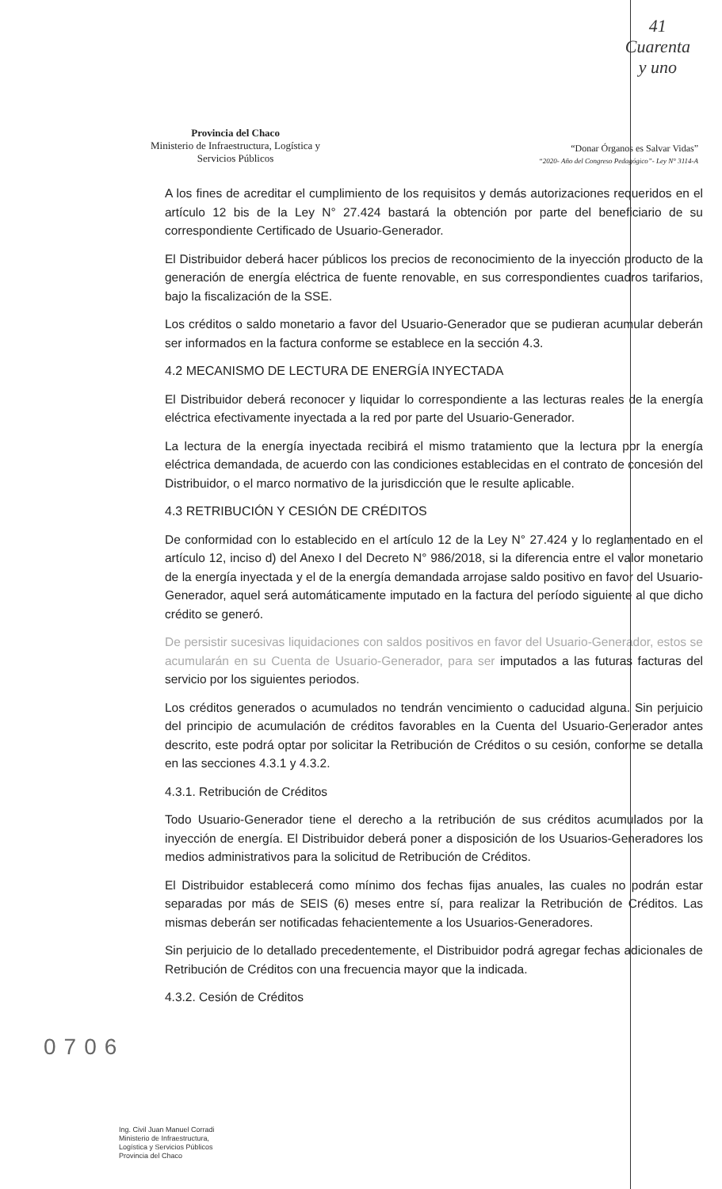41
Cuarenta
y uno
Provincia del Chaco
Ministerio de Infraestructura, Logística y
Servicios Públicos
“Donar Órganos es Salvar Vidas”
“2020- Año del Congreso Pedagógico”- Ley N° 3114-A
A los fines de acreditar el cumplimiento de los requisitos y demás autorizaciones requeridos en el artículo 12 bis de la Ley N° 27.424 bastará la obtención por parte del beneficiario de su correspondiente Certificado de Usuario-Generador.
El Distribuidor deberá hacer públicos los precios de reconocimiento de la inyección producto de la generación de energía eléctrica de fuente renovable, en sus correspondientes cuadros tarifarios, bajo la fiscalización de la SSE.
Los créditos o saldo monetario a favor del Usuario-Generador que se pudieran acumular deberán ser informados en la factura conforme se establece en la sección 4.3.
4.2 MECANISMO DE LECTURA DE ENERGÍA INYECTADA
El Distribuidor deberá reconocer y liquidar lo correspondiente a las lecturas reales de la energía eléctrica efectivamente inyectada a la red por parte del Usuario-Generador.
La lectura de la energía inyectada recibirá el mismo tratamiento que la lectura por la energía eléctrica demandada, de acuerdo con las condiciones establecidas en el contrato de concesión del Distribuidor, o el marco normativo de la jurisdicción que le resulte aplicable.
4.3 RETRIBUCIÓN Y CESIÓN DE CRÉDITOS
De conformidad con lo establecido en el artículo 12 de la Ley N° 27.424 y lo reglamentado en el artículo 12, inciso d) del Anexo I del Decreto N° 986/2018, si la diferencia entre el valor monetario de la energía inyectada y el de la energía demandada arrojase saldo positivo en favor del Usuario-Generador, aquel será automáticamente imputado en la factura del período siguiente al que dicho crédito se generó.
De persistir sucesivas liquidaciones con saldos positivos en favor del Usuario-Generador, estos se acumularán en su Cuenta de Usuario-Generador, para ser imputados a las futuras facturas del servicio por los siguientes periodos.
Los créditos generados o acumulados no tendrán vencimiento o caducidad alguna. Sin perjuicio del principio de acumulación de créditos favorables en la Cuenta del Usuario-Generador antes descrito, este podrá optar por solicitar la Retribución de Créditos o su cesión, conforme se detalla en las secciones 4.3.1 y 4.3.2.
4.3.1. Retribución de Créditos
Todo Usuario-Generador tiene el derecho a la retribución de sus créditos acumulados por la inyección de energía. El Distribuidor deberá poner a disposición de los Usuarios-Generadores los medios administrativos para la solicitud de Retribución de Créditos.
El Distribuidor establecerá como mínimo dos fechas fijas anuales, las cuales no podrán estar separadas por más de SEIS (6) meses entre sí, para realizar la Retribución de Créditos. Las mismas deberán ser notificadas fehacientemente a los Usuarios-Generadores.
Sin perjuicio de lo detallado precedentemente, el Distribuidor podrá agregar fechas adicionales de Retribución de Créditos con una frecuencia mayor que la indicada.
4.3.2. Cesión de Créditos
0706
Ing. Civil Juan Manuel Corradi
Ministerio de Infraestructura,
Logística y Servicios Públicos
Provincia del Chaco